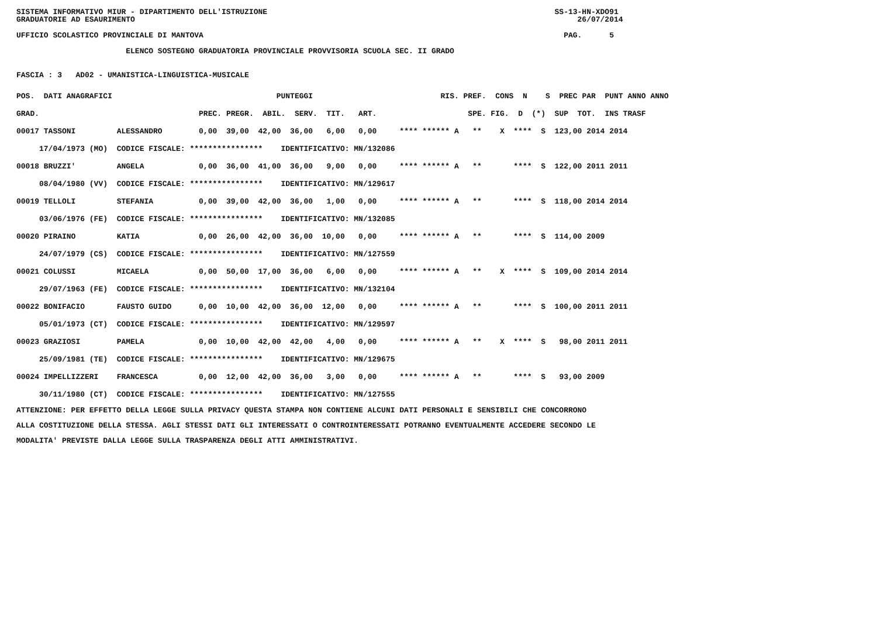SISTEMA INFORMATIVO MIUR - DIPARTIMENTO DELL'ISTRUZIONE SS-13-HN-XDO91
GRADUATORIE AD ESAURIMENTO 26/07/2014
UFFICIO SCOLASTICO PROVINCIALE DI MANTOVA PAG. 5
ELENCO SOSTEGNO GRADUATORIA PROVINCIALE PROVVISORIA SCUOLA SEC. II GRADO
FASCIA : 3 AD02 - UMANISTICA-LINGUISTICA-MUSICALE
| POS. DATI ANAGRAFICI | | PUNTEGGI | RIS. PREF. CONS N S PREC PAR PUNT ANNO ANNO |
| --- | --- | --- | --- |
| GRAD. | | PREC. PREGR. ABIL. SERV. TIT. ART. | SPE. FIG. D (*) SUP TOT. INS TRASF |
| 00017 TASSONI | ALESSANDRO | 0,00 39,00 42,00 36,00 6,00 0,00 | **** ****** A ** X **** S 123,00 2014 2014 |
| 17/04/1973 (MO) | CODICE FISCALE: | **************** IDENTIFICATIVO: MN/132086 | |
| 00018 BRUZZI' | ANGELA | 0,00 36,00 41,00 36,00 9,00 0,00 | **** ****** A ** **** S 122,00 2011 2011 |
| 08/04/1980 (VV) | CODICE FISCALE: | **************** IDENTIFICATIVO: MN/129617 | |
| 00019 TELLOLI | STEFANIA | 0,00 39,00 42,00 36,00 1,00 0,00 | **** ****** A ** **** S 118,00 2014 2014 |
| 03/06/1976 (FE) | CODICE FISCALE: | **************** IDENTIFICATIVO: MN/132085 | |
| 00020 PIRAINO | KATIA | 0,00 26,00 42,00 36,00 10,00 0,00 | **** ****** A ** **** S 114,00 2009 |
| 24/07/1979 (CS) | CODICE FISCALE: | **************** IDENTIFICATIVO: MN/127559 | |
| 00021 COLUSSI | MICAELA | 0,00 50,00 17,00 36,00 6,00 0,00 | **** ****** A ** X **** S 109,00 2014 2014 |
| 29/07/1963 (FE) | CODICE FISCALE: | **************** IDENTIFICATIVO: MN/132104 | |
| 00022 BONIFACIO | FAUSTO GUIDO | 0,00 10,00 42,00 36,00 12,00 0,00 | **** ****** A ** **** S 100,00 2011 2011 |
| 05/01/1973 (CT) | CODICE FISCALE: | **************** IDENTIFICATIVO: MN/129597 | |
| 00023 GRAZIOSI | PAMELA | 0,00 10,00 42,00 42,00 4,00 0,00 | **** ****** A ** X **** S 98,00 2011 2011 |
| 25/09/1981 (TE) | CODICE FISCALE: | **************** IDENTIFICATIVO: MN/129675 | |
| 00024 IMPELLIZZERI | FRANCESCA | 0,00 12,00 42,00 36,00 3,00 0,00 | **** ****** A ** **** S 93,00 2009 |
| 30/11/1980 (CT) | CODICE FISCALE: | **************** IDENTIFICATIVO: MN/127555 | |
ATTENZIONE: PER EFFETTO DELLA LEGGE SULLA PRIVACY QUESTA STAMPA NON CONTIENE ALCUNI DATI PERSONALI E SENSIBILI CHE CONCORRONO
ALLA COSTITUZIONE DELLA STESSA. AGLI STESSI DATI GLI INTERESSATI O CONTROINTERESSATI POTRANNO EVENTUALMENTE ACCEDERE SECONDO LE
MODALITA' PREVISTE DALLA LEGGE SULLA TRASPARENZA DEGLI ATTI AMMINISTRATIVI.